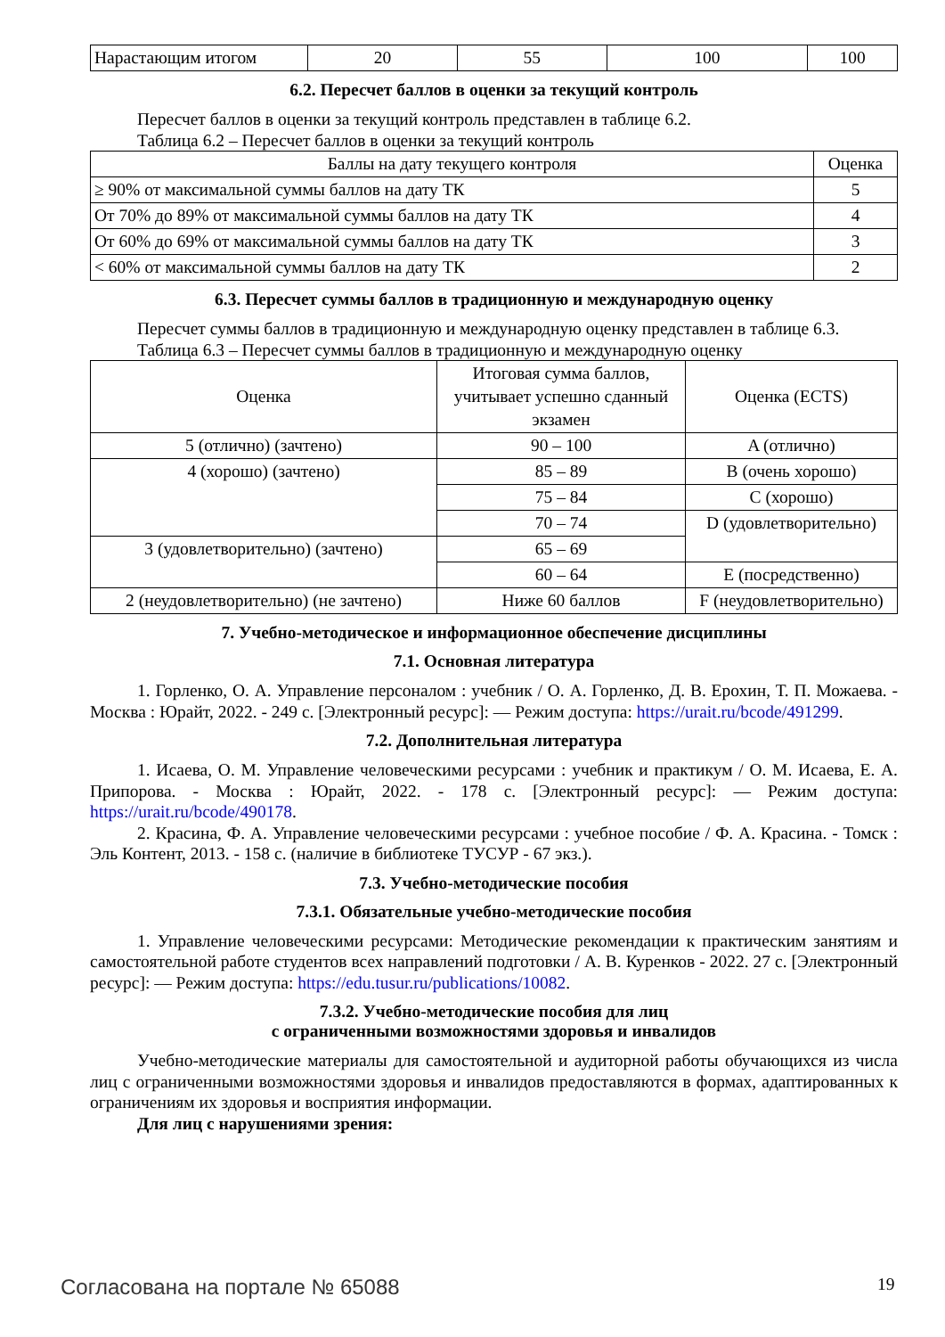| Нарастающим итогом | 20 | 55 | 100 | 100 |
6.2. Пересчет баллов в оценки за текущий контроль
Пересчет баллов в оценки за текущий контроль представлен в таблице 6.2.
Таблица 6.2 – Пересчет баллов в оценки за текущий контроль
| Баллы на дату текущего контроля | Оценка |
| --- | --- |
| ≥ 90% от максимальной суммы баллов на дату ТК | 5 |
| От 70% до 89% от максимальной суммы баллов на дату ТК | 4 |
| От 60% до 69% от максимальной суммы баллов на дату ТК | 3 |
| < 60% от максимальной суммы баллов на дату ТК | 2 |
6.3. Пересчет суммы баллов в традиционную и международную оценку
Пересчет суммы баллов в традиционную и международную оценку представлен в таблице 6.3.
Таблица 6.3 – Пересчет суммы баллов в традиционную и международную оценку
| Оценка | Итоговая сумма баллов, учитывает успешно сданный экзамен | Оценка (ECTS) |
| --- | --- | --- |
| 5 (отлично) (зачтено) | 90 – 100 | A (отлично) |
| 4 (хорошо) (зачтено) | 85 – 89 | B (очень хорошо) |
| | 75 – 84 | C (хорошо) |
| | 70 – 74 | D (удовлетворительно) |
| 3 (удовлетворительно) (зачтено) | 65 – 69 | |
| | 60 – 64 | E (посредственно) |
| 2 (неудовлетворительно) (не зачтено) | Ниже 60 баллов | F (неудовлетворительно) |
7. Учебно-методическое и информационное обеспечение дисциплины
7.1. Основная литература
1. Горленко, О. А. Управление персоналом : учебник / О. А. Горленко, Д. В. Ерохин, Т. П. Можаева. - Москва : Юрайт, 2022. - 249 с. [Электронный ресурс]: — Режим доступа: https://urait.ru/bcode/491299.
7.2. Дополнительная литература
1. Исаева, О. М. Управление человеческими ресурсами : учебник и практикум / О. М. Исаева, Е. А. Припорова. - Москва : Юрайт, 2022. - 178 с. [Электронный ресурс]: — Режим доступа: https://urait.ru/bcode/490178.
2. Красина, Ф. А. Управление человеческими ресурсами : учебное пособие / Ф. А. Красина. - Томск : Эль Контент, 2013. - 158 с. (наличие в библиотеке ТУСУР - 67 экз.).
7.3. Учебно-методические пособия
7.3.1. Обязательные учебно-методические пособия
1. Управление человеческими ресурсами: Методические рекомендации к практическим занятиям и самостоятельной работе студентов всех направлений подготовки / А. В. Куренков - 2022. 27 с. [Электронный ресурс]: — Режим доступа: https://edu.tusur.ru/publications/10082.
7.3.2. Учебно-методические пособия для лиц
с ограниченными возможностями здоровья и инвалидов
Учебно-методические материалы для самостоятельной и аудиторной работы обучающихся из числа лиц с ограниченными возможностями здоровья и инвалидов предоставляются в формах, адаптированных к ограничениям их здоровья и восприятия информации.
Для лиц с нарушениями зрения:
Согласована на портале № 65088 19